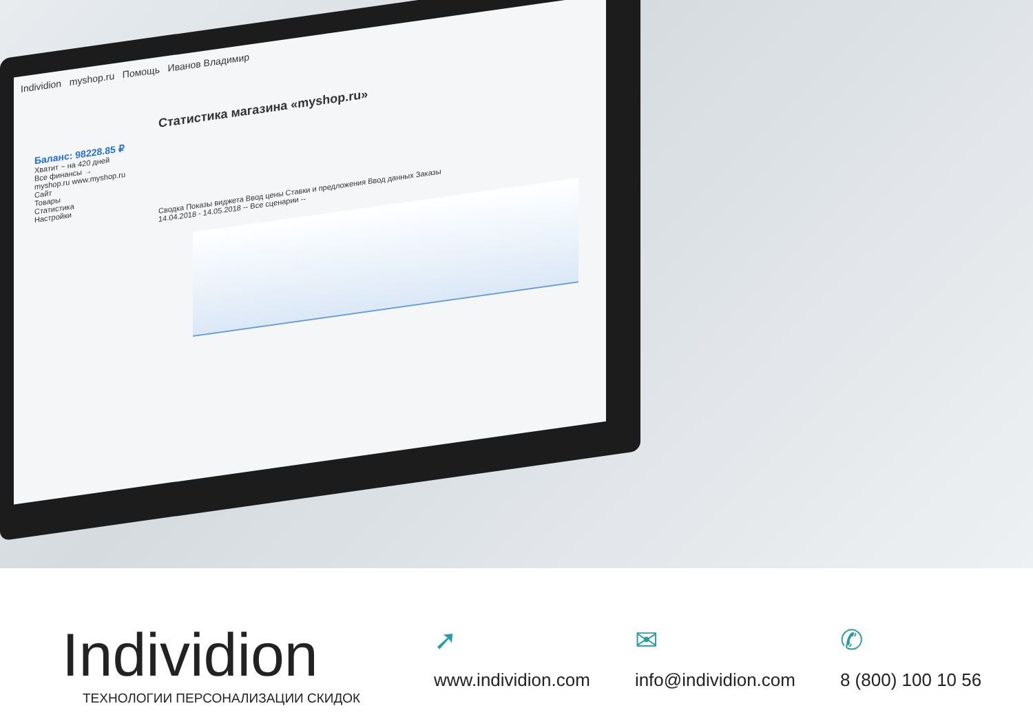Individion myshop.ru Помощь Иванов Владимир
Статистика магазина «myshop.ru»
Баланс: 98228.85 ₽
Хватит ~ на 420 дней
Все финансы →
myshop.ru www.myshop.ru
Сайт
Товары
Статистика
Настройки
Сводка Показы виджета Ввод цены Ставки и предложения Ввод данных Заказы
14.04.2018 - 14.05.2018 -- Все сценарии --
Individion
ТЕХНОЛОГИИ ПЕРСОНАЛИЗАЦИИ СКИДОК
➚
www.individion.com
✉
info@individion.com
✆
8 (800) 100 10 56